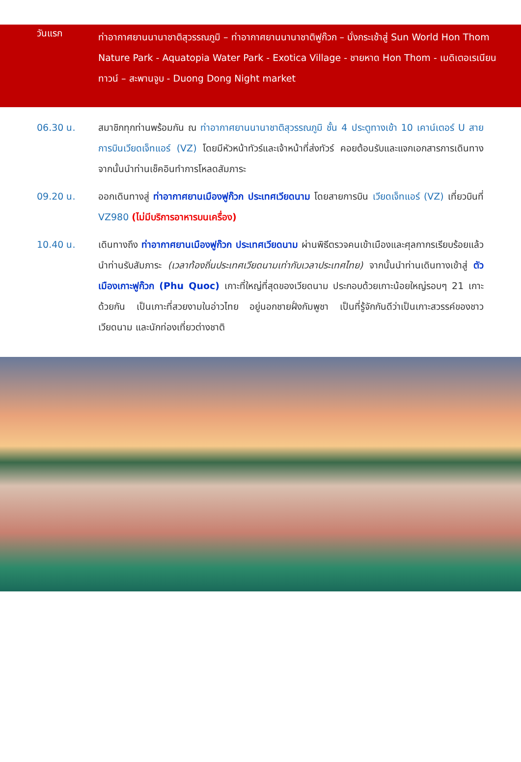วันแรก
ท่าอากาศยานนานาชาติสุวรรณภูมิ – ท่าอากาศยานนานาชาติฟูก๊วก – นั่งกระเช้าสู่ Sun World Hon Thom Nature Park - Aquatopia Water Park - Exotica Village - ชายหาด Hon Thom - เมดิเตอเรเนียน ทาวน์ – สะพานจูบ - Duong Dong Night market
06.30 น. สมาชิกทุกท่านพร้อมกัน ณ ท่าอากาศยานนานาชาติสุวรรณภูมิ ชั้น 4 ประตูทางเข้า 10 เคาน์เตอร์ U สายการบินเวียดเจ็ทแอร์ (VZ) โดยมีหัวหน้าทัวร์และเจ้าหน้าที่ส่งทัวร์ คอยต้อนรับและแจกเอกสารการเดินทาง จากนั้นนำท่านเช็คอินทำการโหลดสัมภาระ
09.20 น. ออกเดินทางสู่ ท่าอากาศยานเมืองฟูก๊วก ประเทศเวียดนาม โดยสายการบิน เวียดเจ็ทแอร์ (VZ) เที่ยวบินที่ VZ980 (ไม่มีบริการอาหารบนเครื่อง)
10.40 น. เดินทางถึง ท่าอากาศยานเมืองฟูก๊วก ประเทศเวียดนาม ผ่านพิธีตรวจคนเข้าเมืองและศุลกากรเรียบร้อยแล้วนำท่านรับสัมภาระ (เวลาท้องถิ่นประเทศเวียดนามเท่ากับเวลาประเทศไทย) จากนั้นนำท่านเดินทางเข้าสู่ ตัวเมืองเกาะฟูก๊วก (Phu Quoc) เกาะที่ใหญ่ที่สุดของเวียดนาม ประกอบด้วยเกาะน้อยใหญ่รอบๆ 21 เกาะด้วยกัน เป็นเกาะที่สวยงามในอ่าวไทย อยู่นอกชายฝั่งกัมพูชา เป็นที่รู้จักกันดีว่าเป็นเกาะสวรรค์ของชาวเวียดนาม และนักท่องเที่ยวต่างชาติ